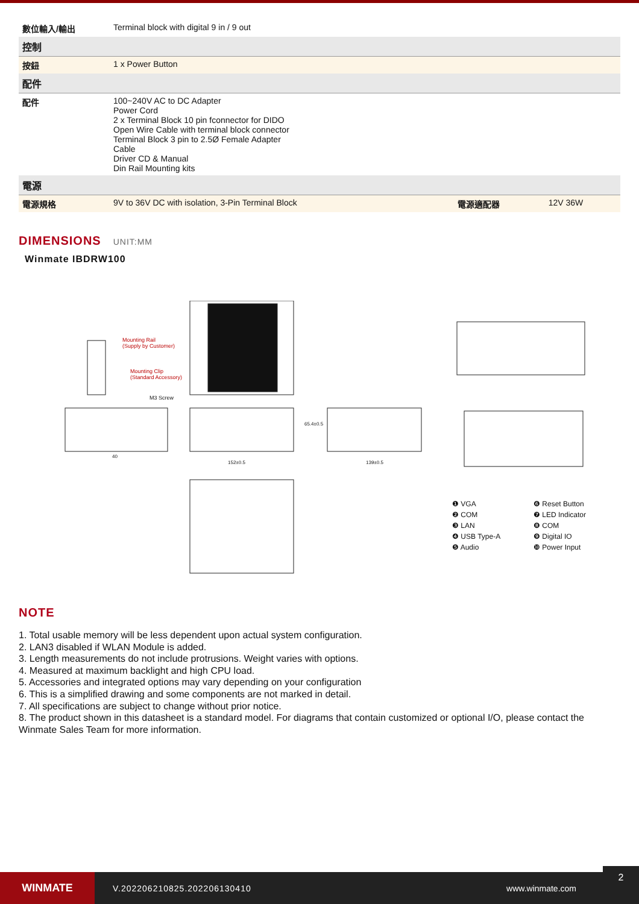| 數位輸入/輸出 | Terminal block with digital 9 in / 9 out | | |
| 控制 | | | |
| 按鈕 | 1 x Power Button | | |
| 配件 | | | |
| 配件 | 100~240V AC to DC Adapter Power Cord 2 x Terminal Block 10 pin fconnector for DIDO Open Wire Cable with terminal block connector Terminal Block 3 pin to 2.5Ø Female Adapter Cable Driver CD & Manual Din Rail Mounting kits | | |
| 電源 | | | |
| 電源規格 | 9V to 36V DC with isolation, 3-Pin Terminal Block | 電源適配器 | 12V 36W |
DIMENSIONS UNIT:MM
Winmate IBDRW100
Mounting Rail
(Supply by Customer)
Mounting Clip
(Standard Accessory)
M3 Screw
40
152±0.5 139±0.5
65.4±0.5
❶ VGA
❻ Reset Button
❷ COM
❼ LED Indicator
❸ LAN
❽ COM
❹ USB Type-A
❾ Digital IO
❺ Audio
❿ Power Input
NOTE
1. Total usable memory will be less dependent upon actual system configuration.
2. LAN3 disabled if WLAN Module is added.
3. Length measurements do not include protrusions. Weight varies with options.
4. Measured at maximum backlight and high CPU load.
5. Accessories and integrated options may vary depending on your configuration
6. This is a simplified drawing and some components are not marked in detail.
7. All specifications are subject to change without prior notice.
8. The product shown in this datasheet is a standard model. For diagrams that contain customized or optional I/O, please contact the Winmate Sales Team for more information.
WINMATE
V.202206210825.202206130410 www.winmate.com
2